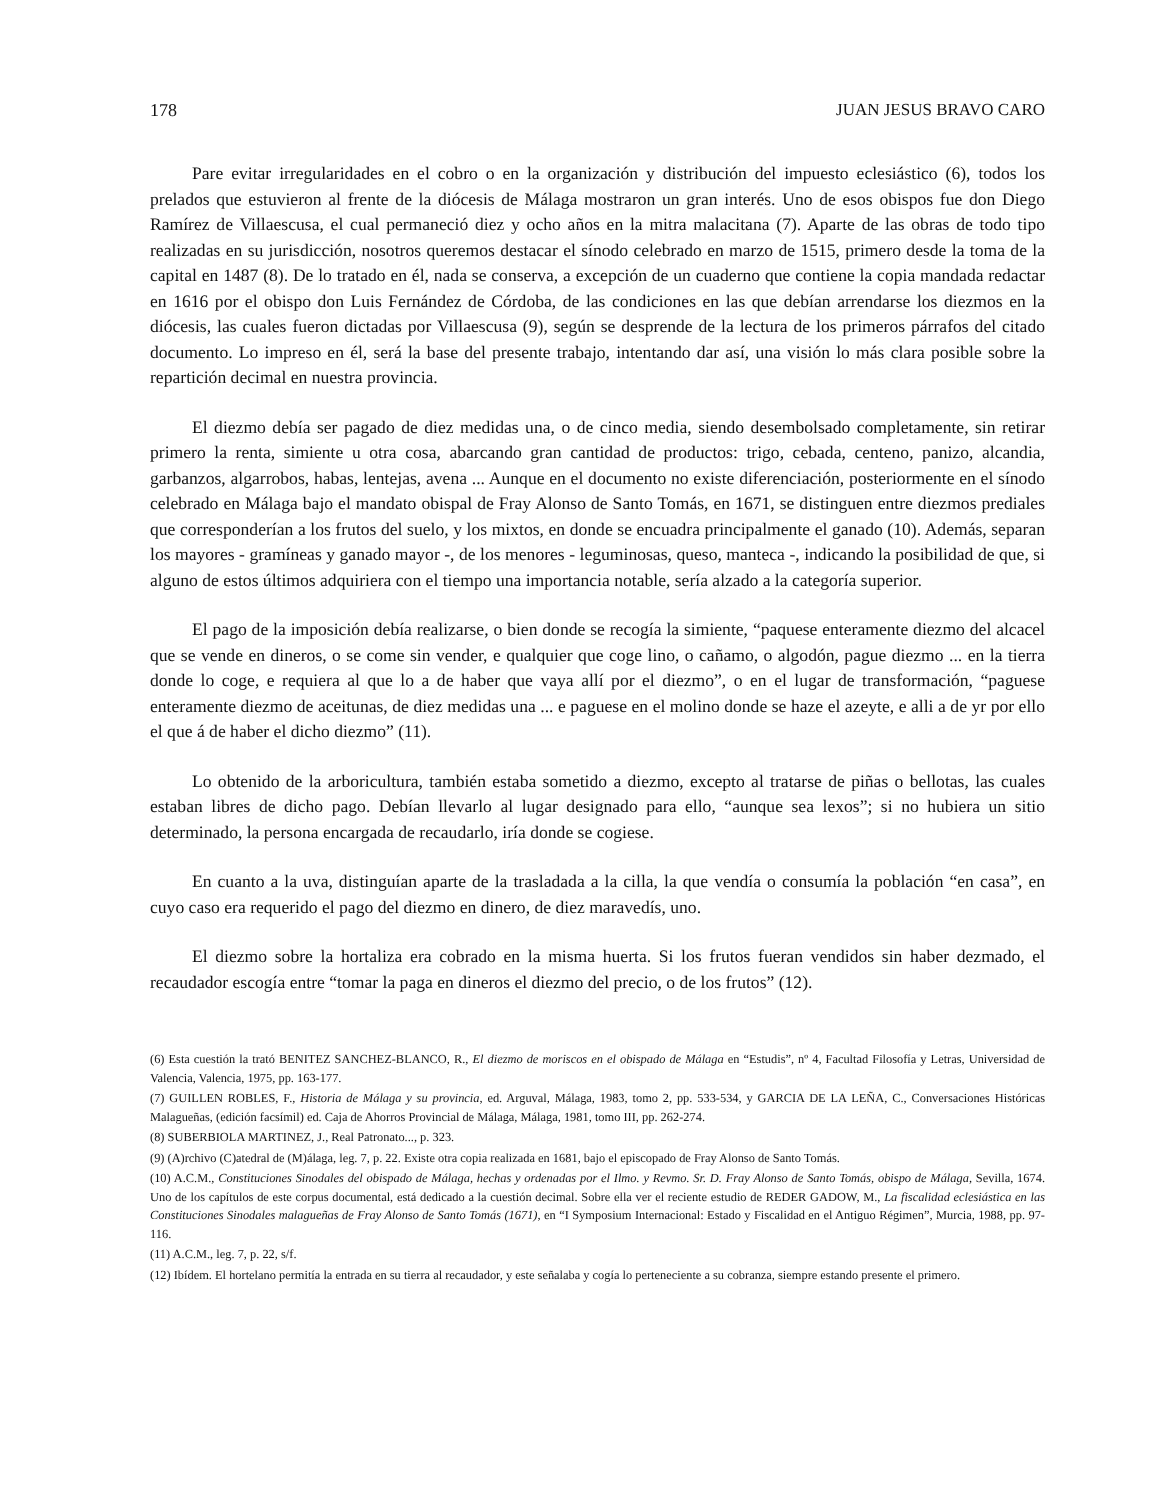178 JUAN JESUS BRAVO CARO
Pare evitar irregularidades en el cobro o en la organización y distribución del impuesto eclesiástico (6), todos los prelados que estuvieron al frente de la diócesis de Málaga mostraron un gran interés. Uno de esos obispos fue don Diego Ramírez de Villaescusa, el cual permaneció diez y ocho años en la mitra malacitana (7). Aparte de las obras de todo tipo realizadas en su jurisdicción, nosotros queremos destacar el sínodo celebrado en marzo de 1515, primero desde la toma de la capital en 1487 (8). De lo tratado en él, nada se conserva, a excepción de un cuaderno que contiene la copia mandada redactar en 1616 por el obispo don Luis Fernández de Córdoba, de las condiciones en las que debían arrendarse los diezmos en la diócesis, las cuales fueron dictadas por Villaescusa (9), según se desprende de la lectura de los primeros párrafos del citado documento. Lo impreso en él, será la base del presente trabajo, intentando dar así, una visión lo más clara posible sobre la repartición decimal en nuestra provincia.
El diezmo debía ser pagado de diez medidas una, o de cinco media, siendo desembolsado completamente, sin retirar primero la renta, simiente u otra cosa, abarcando gran cantidad de productos: trigo, cebada, centeno, panizo, alcandia, garbanzos, algarrobos, habas, lentejas, avena ... Aunque en el documento no existe diferenciación, posteriormente en el sínodo celebrado en Málaga bajo el mandato obispal de Fray Alonso de Santo Tomás, en 1671, se distinguen entre diezmos prediales que corresponderían a los frutos del suelo, y los mixtos, en donde se encuadra principalmente el ganado (10). Además, separan los mayores - gramíneas y ganado mayor -, de los menores - leguminosas, queso, manteca -, indicando la posibilidad de que, si alguno de estos últimos adquiriera con el tiempo una importancia notable, sería alzado a la categoría superior.
El pago de la imposición debía realizarse, o bien donde se recogía la simiente, “paquese enteramente diezmo del alcacel que se vende en dineros, o se come sin vender, e qualquier que coge lino, o cañamo, o algodón, pague diezmo ... en la tierra donde lo coge, e requiera al que lo a de haber que vaya allí por el diezmo”, o en el lugar de transformación, “paguese enteramente diezmo de aceitunas, de diez medidas una ... e paguese en el molino donde se haze el azeyte, e alli a de yr por ello el que á de haber el dicho diezmo” (11).
Lo obtenido de la arboricultura, también estaba sometido a diezmo, excepto al tratarse de piñas o bellotas, las cuales estaban libres de dicho pago. Debían llevarlo al lugar designado para ello, “aunque sea lexos”; si no hubiera un sitio determinado, la persona encargada de recaudarlo, iría donde se cogiese.
En cuanto a la uva, distinguían aparte de la trasladada a la cilla, la que vendía o consumía la población “en casa”, en cuyo caso era requerido el pago del diezmo en dinero, de diez maravedís, uno.
El diezmo sobre la hortaliza era cobrado en la misma huerta. Si los frutos fueran vendidos sin haber dezmado, el recaudador escogía entre “tomar la paga en dineros el diezmo del precio, o de los frutos” (12).
(6) Esta cuestión la trató BENITEZ SANCHEZ-BLANCO, R., El diezmo de moriscos en el obispado de Málaga en “Estudis”, nº 4, Facultad Filosofía y Letras, Universidad de Valencia, Valencia, 1975, pp. 163-177.
(7) GUILLEN ROBLES, F., Historia de Málaga y su provincia, ed. Arguval, Málaga, 1983, tomo 2, pp. 533-534, y GARCIA DE LA LEÑA, C., Conversaciones Históricas Malagueñas, (edición facsímil) ed. Caja de Ahorros Provincial de Málaga, Málaga, 1981, tomo III, pp. 262-274.
(8) SUBERBIOLA MARTINEZ, J., Real Patronato..., p. 323.
(9) (A)rchivo (C)atedral de (M)álaga, leg. 7, p. 22. Existe otra copia realizada en 1681, bajo el episcopado de Fray Alonso de Santo Tomás.
(10) A.C.M., Constituciones Sinodales del obispado de Málaga, hechas y ordenadas por el Ilmo. y Revmo. Sr. D. Fray Alonso de Santo Tomás, obispo de Málaga, Sevilla, 1674. Uno de los capítulos de este corpus documental, está dedicado a la cuestión decimal. Sobre ella ver el reciente estudio de REDER GADOW, M., La fiscalidad eclesiástica en las Constituciones Sinodales malagueñas de Fray Alonso de Santo Tomás (1671), en “I Symposium Internacional: Estado y Fiscalidad en el Antiguo Régimen”, Murcia, 1988, pp. 97-116.
(11) A.C.M., leg. 7, p. 22, s/f.
(12) Ibídem. El hortelano permitía la entrada en su tierra al recaudador, y este señalaba y cogía lo perteneciente a su cobranza, siempre estando presente el primero.